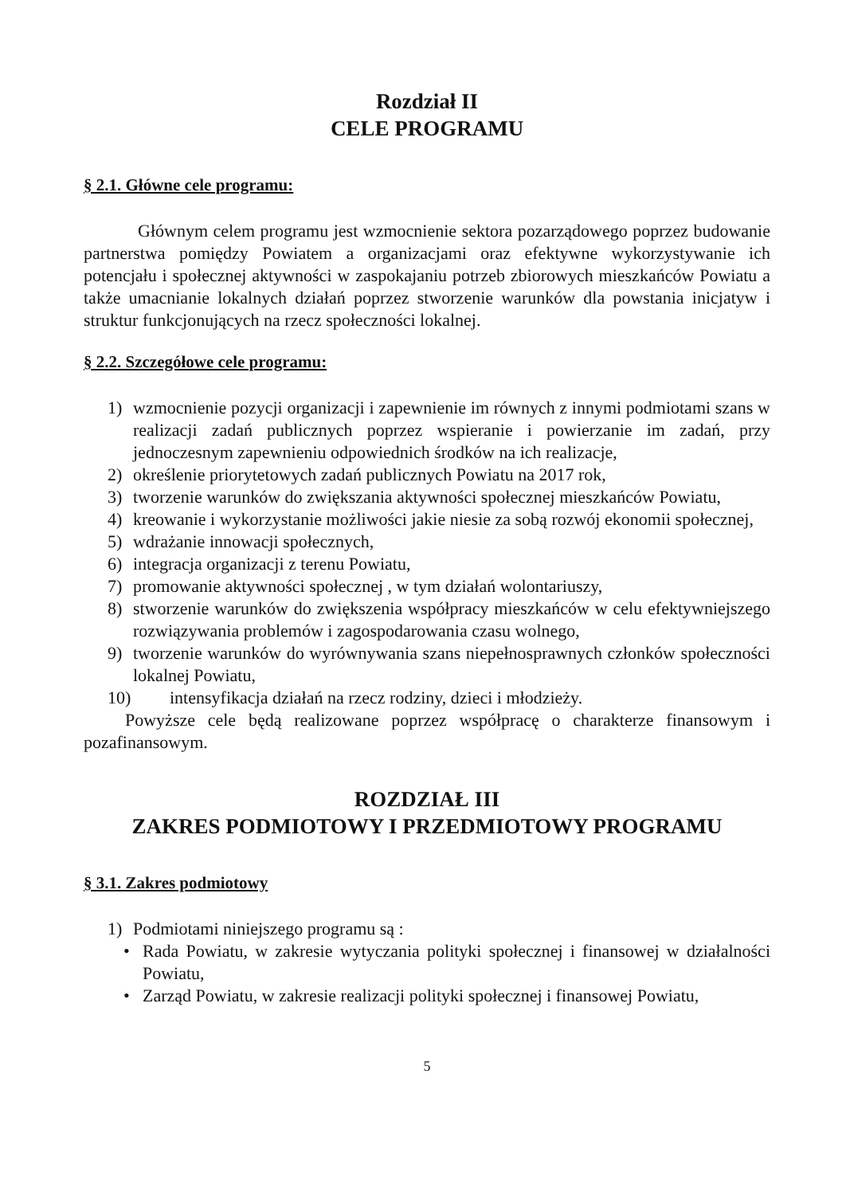Rozdział II
CELE PROGRAMU
§ 2.1. Główne cele programu:
Głównym celem programu jest wzmocnienie sektora pozarządowego poprzez budowanie partnerstwa pomiędzy Powiatem a organizacjami oraz efektywne wykorzystywanie ich potencjału i społecznej aktywności w zaspokajaniu potrzeb zbiorowych mieszkańców Powiatu a także umacnianie lokalnych działań poprzez stworzenie warunków dla powstania inicjatyw i struktur funkcjonujących na rzecz społeczności lokalnej.
§ 2.2. Szczegółowe cele programu:
1) wzmocnienie pozycji organizacji i zapewnienie im równych z innymi podmiotami szans w realizacji zadań publicznych poprzez wspieranie i powierzanie im zadań, przy jednoczesnym zapewnieniu odpowiednich środków na ich realizacje,
2) określenie priorytetowych zadań publicznych Powiatu na 2017 rok,
3) tworzenie warunków do zwiększania aktywności społecznej mieszkańców Powiatu,
4) kreowanie i wykorzystanie możliwości jakie niesie za sobą rozwój ekonomii społecznej,
5) wdrażanie innowacji społecznych,
6) integracja organizacji z terenu Powiatu,
7) promowanie aktywności społecznej , w tym działań wolontariuszy,
8) stworzenie warunków do zwiększenia współpracy mieszkańców w celu efektywniejszego rozwiązywania problemów i zagospodarowania czasu wolnego,
9) tworzenie warunków do wyrównywania szans niepełnosprawnych członków społeczności lokalnej Powiatu,
10) intensyfikacja działań na rzecz rodziny, dzieci i młodzieży.
Powyższe cele będą realizowane poprzez współpracę o charakterze finansowym i pozafinansowym.
ROZDZIAŁ III
ZAKRES PODMIOTOWY I PRZEDMIOTOWY PROGRAMU
§ 3.1. Zakres podmiotowy
1) Podmiotami niniejszego programu są :
• Rada Powiatu, w zakresie wytyczania polityki społecznej i finansowej w działalności Powiatu,
• Zarząd Powiatu, w zakresie realizacji polityki społecznej i finansowej Powiatu,
5